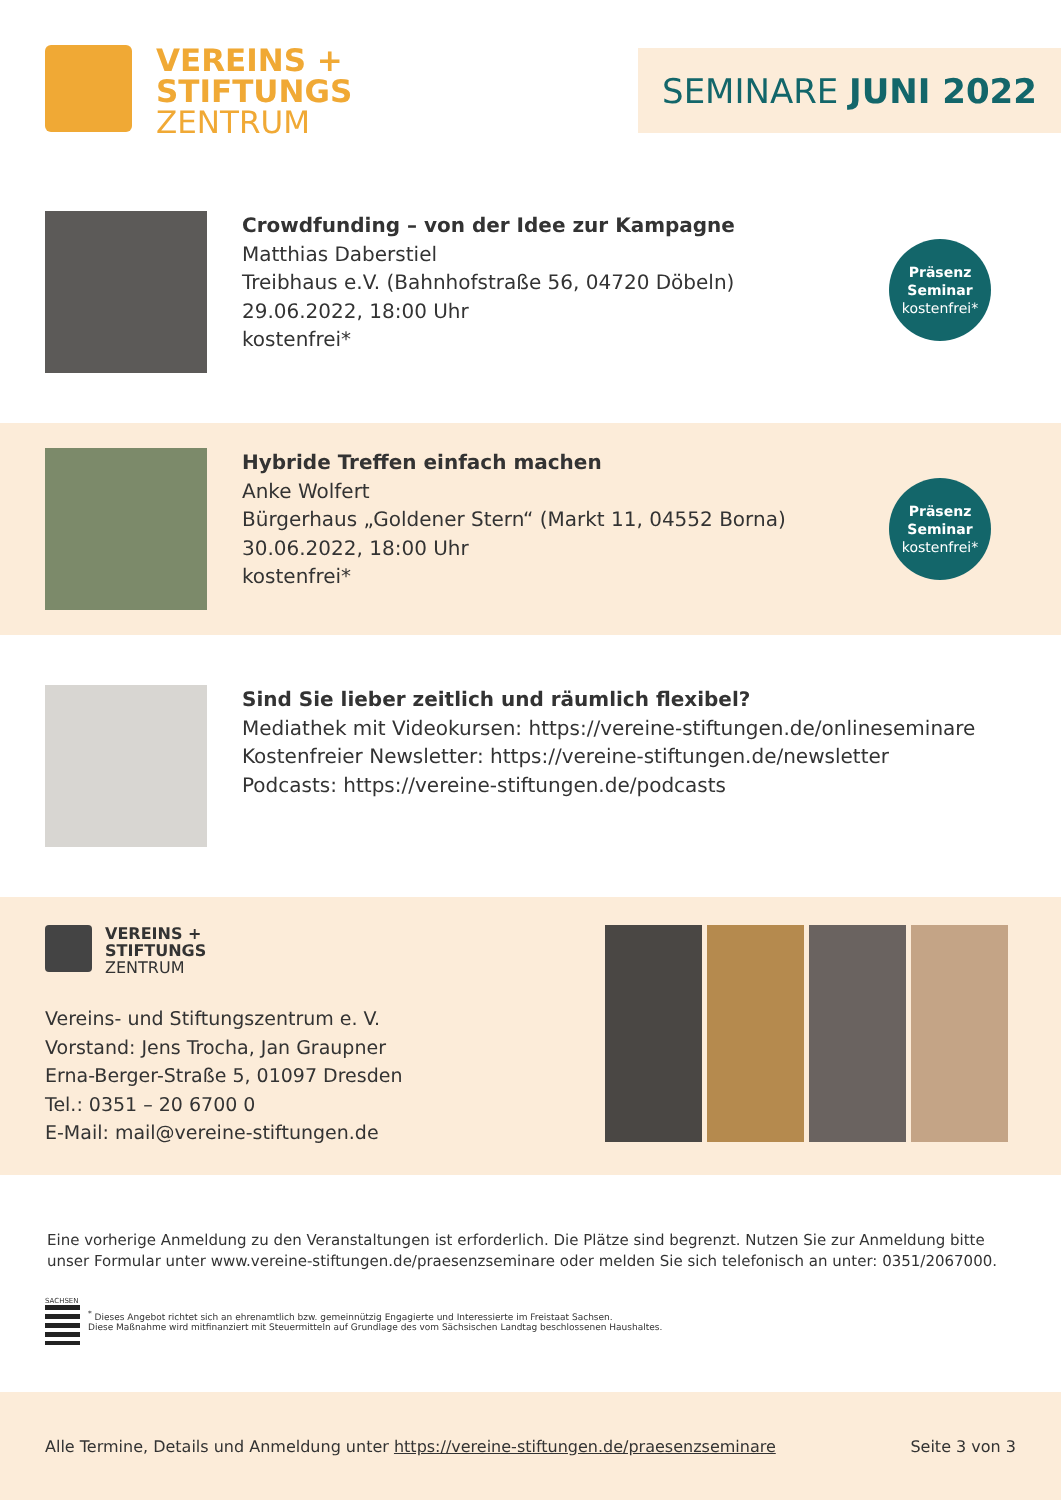VEREINS +
STIFTUNGS
ZENTRUM
SEMINARE JUNI 2022
Crowdfunding – von der Idee zur Kampagne
Matthias Daberstiel
Treibhaus e.V. (Bahnhofstraße 56, 04720 Döbeln)
29.06.2022, 18:00 Uhr
kostenfrei*
Präsenz
Seminar
kostenfrei*
Hybride Treffen einfach machen
Anke Wolfert
Bürgerhaus „Goldener Stern“ (Markt 11, 04552 Borna)
30.06.2022, 18:00 Uhr
kostenfrei*
Präsenz
Seminar
kostenfrei*
Sind Sie lieber zeitlich und räumlich flexibel?
Mediathek mit Videokursen: https://vereine-stiftungen.de/onlineseminare
Kostenfreier Newsletter: https://vereine-stiftungen.de/newsletter
Podcasts: https://vereine-stiftungen.de/podcasts
VEREINS +
STIFTUNGS
ZENTRUM
Vereins- und Stiftungszentrum e. V.
Vorstand: Jens Trocha, Jan Graupner
Erna-Berger-Straße 5, 01097 Dresden
Tel.: 0351 – 20 6700 0
E-Mail: mail@vereine-stiftungen.de
Eine vorherige Anmeldung zu den Veranstaltungen ist erforderlich. Die Plätze sind begrenzt. Nutzen Sie zur Anmeldung bitte unser Formular unter www.vereine-stiftungen.de/praesenzseminare oder melden Sie sich telefonisch an unter: 0351/2067000.
SACHSEN
<sup>*</sup> Dieses Angebot richtet sich an ehrenamtlich bzw. gemeinnützig Engagierte und Interessierte im Freistaat Sachsen.
Diese Maßnahme wird mitfinanziert mit Steuermitteln auf Grundlage des vom Sächsischen Landtag beschlossenen Haushaltes.
Alle Termine, Details und Anmeldung unter https://vereine-stiftungen.de/praesenzseminare Seite 3 von 3